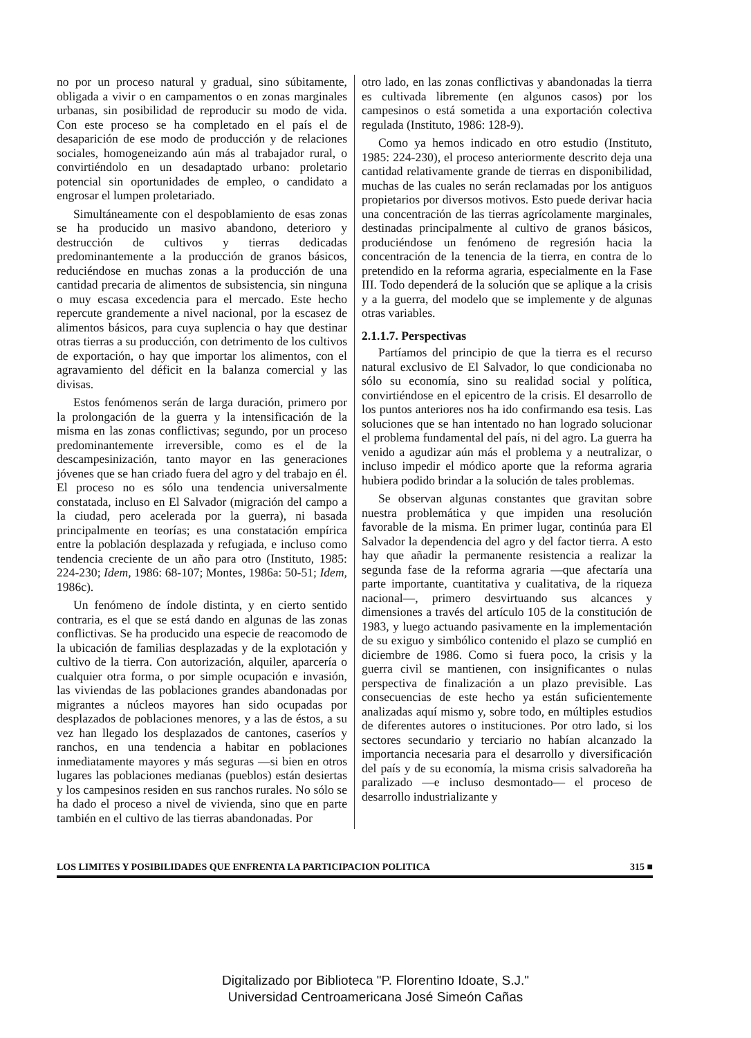no por un proceso natural y gradual, sino súbitamente, obligada a vivir o en campamentos o en zonas marginales urbanas, sin posibilidad de reproducir su modo de vida. Con este proceso se ha completado en el país el de desaparición de ese modo de producción y de relaciones sociales, homogeneizando aún más al trabajador rural, o convirtiéndolo en un desadaptado urbano: proletario potencial sin oportunidades de empleo, o candidato a engrosar el lumpen proletariado.
Simultáneamente con el despoblamiento de esas zonas se ha producido un masivo abandono, deterioro y destrucción de cultivos y tierras dedicadas predominantemente a la producción de granos básicos, reduciéndose en muchas zonas a la producción de una cantidad precaria de alimentos de subsistencia, sin ninguna o muy escasa excedencia para el mercado. Este hecho repercute grandemente a nivel nacional, por la escasez de alimentos básicos, para cuya suplencia o hay que destinar otras tierras a su producción, con detrimento de los cultivos de exportación, o hay que importar los alimentos, con el agravamiento del déficit en la balanza comercial y las divisas.
Estos fenómenos serán de larga duración, primero por la prolongación de la guerra y la intensificación de la misma en las zonas conflictivas; segundo, por un proceso predominantemente irreversible, como es el de la descampesinización, tanto mayor en las generaciones jóvenes que se han criado fuera del agro y del trabajo en él. El proceso no es sólo una tendencia universalmente constatada, incluso en El Salvador (migración del campo a la ciudad, pero acelerada por la guerra), ni basada principalmente en teorías; es una constatación empírica entre la población desplazada y refugiada, e incluso como tendencia creciente de un año para otro (Instituto, 1985: 224-230; Idem, 1986: 68-107; Montes, 1986a: 50-51; Idem, 1986c).
Un fenómeno de índole distinta, y en cierto sentido contraria, es el que se está dando en algunas de las zonas conflictivas. Se ha producido una especie de reacomodo de la ubicación de familias desplazadas y de la explotación y cultivo de la tierra. Con autorización, alquiler, aparcería o cualquier otra forma, o por simple ocupación e invasión, las viviendas de las poblaciones grandes abandonadas por migrantes a núcleos mayores han sido ocupadas por desplazados de poblaciones menores, y a las de éstos, a su vez han llegado los desplazados de cantones, caseríos y ranchos, en una tendencia a habitar en poblaciones inmediatamente mayores y más seguras —si bien en otros lugares las poblaciones medianas (pueblos) están desiertas y los campesinos residen en sus ranchos rurales. No sólo se ha dado el proceso a nivel de vivienda, sino que en parte también en el cultivo de las tierras abandonadas. Por
otro lado, en las zonas conflictivas y abandonadas la tierra es cultivada libremente (en algunos casos) por los campesinos o está sometida a una exportación colectiva regulada (Instituto, 1986: 128-9).
Como ya hemos indicado en otro estudio (Instituto, 1985: 224-230), el proceso anteriormente descrito deja una cantidad relativamente grande de tierras en disponibilidad, muchas de las cuales no serán reclamadas por los antiguos propietarios por diversos motivos. Esto puede derivar hacia una concentración de las tierras agrícolamente marginales, destinadas principalmente al cultivo de granos básicos, produciéndose un fenómeno de regresión hacia la concentración de la tenencia de la tierra, en contra de lo pretendido en la reforma agraria, especialmente en la Fase III. Todo dependerá de la solución que se aplique a la crisis y a la guerra, del modelo que se implemente y de algunas otras variables.
2.1.1.7. Perspectivas
Partíamos del principio de que la tierra es el recurso natural exclusivo de El Salvador, lo que condicionaba no sólo su economía, sino su realidad social y política, convirtiéndose en el epicentro de la crisis. El desarrollo de los puntos anteriores nos ha ido confirmando esa tesis. Las soluciones que se han intentado no han logrado solucionar el problema fundamental del país, ni del agro. La guerra ha venido a agudizar aún más el problema y a neutralizar, o incluso impedir el módico aporte que la reforma agraria hubiera podido brindar a la solución de tales problemas.
Se observan algunas constantes que gravitan sobre nuestra problemática y que impiden una resolución favorable de la misma. En primer lugar, continúa para El Salvador la dependencia del agro y del factor tierra. A esto hay que añadir la permanente resistencia a realizar la segunda fase de la reforma agraria —que afectaría una parte importante, cuantitativa y cualitativa, de la riqueza nacional—, primero desvirtuando sus alcances y dimensiones a través del artículo 105 de la constitución de 1983, y luego actuando pasivamente en la implementación de su exiguo y simbólico contenido el plazo se cumplió en diciembre de 1986. Como si fuera poco, la crisis y la guerra civil se mantienen, con insignificantes o nulas perspectiva de finalización a un plazo previsible. Las consecuencias de este hecho ya están suficientemente analizadas aquí mismo y, sobre todo, en múltiples estudios de diferentes autores o instituciones. Por otro lado, si los sectores secundario y terciario no habían alcanzado la importancia necesaria para el desarrollo y diversificación del país y de su economía, la misma crisis salvadoreña ha paralizado —e incluso desmontado— el proceso de desarrollo industrializante y
LOS LIMITES Y POSIBILIDADES QUE ENFRENTA LA PARTICIPACION POLITICA 315 ■
Digitalizado por Biblioteca "P. Florentino Idoate, S.J."
Universidad Centroamericana José Simeón Cañas